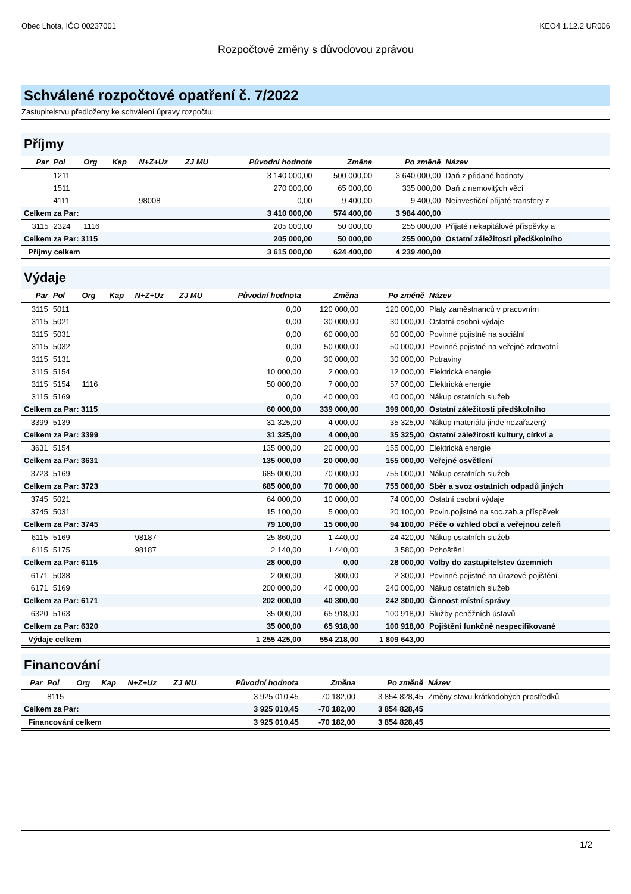Obec Lhota, IČO 00237001 KEO4 1.12.2 UR006
Rozpočtové změny s důvodovou zprávou
Schválené rozpočtové opatření č. 7/2022
Zastupitelstvu předloženy ke schválení úpravy rozpočtu:
Příjmy
| Par | Pol | Org | Kap | N+Z+Uz | ZJ MU | Původní hodnota | Změna | Po změně | Název |
| --- | --- | --- | --- | --- | --- | --- | --- | --- | --- |
| | 1211 | | | | | 3 140 000,00 | 500 000,00 | 3 640 000,00 | Daň z přidané hodnoty |
| | 1511 | | | | | 270 000,00 | 65 000,00 | 335 000,00 | Daň z nemovitých věcí |
| | 4111 | | | 98008 | | 0,00 | 9 400,00 | 9 400,00 | Neinvestiční přijaté transfery z |
| Celkem za Par: | | | | | | 3 410 000,00 | 574 400,00 | 3 984 400,00 | |
| 3115 | 2324 | 1116 | | | | 205 000,00 | 50 000,00 | 255 000,00 | Přijaté nekapitálové příspěvky a |
| Celkem za Par: 3115 | | | | | | 205 000,00 | 50 000,00 | 255 000,00 | Ostatní záležitosti předškolního |
| Příjmy celkem | | | | | | 3 615 000,00 | 624 400,00 | 4 239 400,00 | |
Výdaje
| Par | Pol | Org | Kap | N+Z+Uz | ZJ MU | Původní hodnota | Změna | Po změně | Název |
| --- | --- | --- | --- | --- | --- | --- | --- | --- | --- |
| 3115 | 5011 | | | | | 0,00 | 120 000,00 | 120 000,00 | Platy zaměstnanců v pracovním |
| 3115 | 5021 | | | | | 0,00 | 30 000,00 | 30 000,00 | Ostatní osobní výdaje |
| 3115 | 5031 | | | | | 0,00 | 60 000,00 | 60 000,00 | Povinné pojistné na sociální |
| 3115 | 5032 | | | | | 0,00 | 50 000,00 | 50 000,00 | Povinné pojistné na veřejné zdravotní |
| 3115 | 5131 | | | | | 0,00 | 30 000,00 | 30 000,00 | Potraviny |
| 3115 | 5154 | | | | | 10 000,00 | 2 000,00 | 12 000,00 | Elektrická energie |
| 3115 | 5154 | 1116 | | | | 50 000,00 | 7 000,00 | 57 000,00 | Elektrická energie |
| 3115 | 5169 | | | | | 0,00 | 40 000,00 | 40 000,00 | Nákup ostatních služeb |
| Celkem za Par: 3115 | | | | | | 60 000,00 | 339 000,00 | 399 000,00 | Ostatní záležitosti předškolního |
| 3399 | 5139 | | | | | 31 325,00 | 4 000,00 | 35 325,00 | Nákup materiálu jinde nezařazený |
| Celkem za Par: 3399 | | | | | | 31 325,00 | 4 000,00 | 35 325,00 | Ostatní záležitosti kultury, církví a |
| 3631 | 5154 | | | | | 135 000,00 | 20 000,00 | 155 000,00 | Elektrická energie |
| Celkem za Par: 3631 | | | | | | 135 000,00 | 20 000,00 | 155 000,00 | Veřejné osvětlení |
| 3723 | 5169 | | | | | 685 000,00 | 70 000,00 | 755 000,00 | Nákup ostatních služeb |
| Celkem za Par: 3723 | | | | | | 685 000,00 | 70 000,00 | 755 000,00 | Sběr a svoz ostatních odpadů jiných |
| 3745 | 5021 | | | | | 64 000,00 | 10 000,00 | 74 000,00 | Ostatní osobní výdaje |
| 3745 | 5031 | | | | | 15 100,00 | 5 000,00 | 20 100,00 | Povin.pojistné na soc.zab.a příspěvek |
| Celkem za Par: 3745 | | | | | | 79 100,00 | 15 000,00 | 94 100,00 | Péče o vzhled obcí a veřejnou zeleň |
| 6115 | 5169 | | | 98187 | | 25 860,00 | -1 440,00 | 24 420,00 | Nákup ostatních služeb |
| 6115 | 5175 | | | 98187 | | 2 140,00 | 1 440,00 | 3 580,00 | Pohoštění |
| Celkem za Par: 6115 | | | | | | 28 000,00 | 0,00 | 28 000,00 | Volby do zastupitelstev územních |
| 6171 | 5038 | | | | | 2 000,00 | 300,00 | 2 300,00 | Povinné pojistné na úrazové pojištění |
| 6171 | 5169 | | | | | 200 000,00 | 40 000,00 | 240 000,00 | Nákup ostatních služeb |
| Celkem za Par: 6171 | | | | | | 202 000,00 | 40 300,00 | 242 300,00 | Činnost místní správy |
| 6320 | 5163 | | | | | 35 000,00 | 65 918,00 | 100 918,00 | Služby peněžních ústavů |
| Celkem za Par: 6320 | | | | | | 35 000,00 | 65 918,00 | 100 918,00 | Pojištění funkčně nespecifikované |
| Výdaje celkem | | | | | | 1 255 425,00 | 554 218,00 | 1 809 643,00 | |
Financování
| Par | Pol | Org | Kap | N+Z+Uz | ZJ MU | Původní hodnota | Změna | Po změně | Název |
| --- | --- | --- | --- | --- | --- | --- | --- | --- | --- |
| | 8115 | | | | | 3 925 010,45 | -70 182,00 | 3 854 828,45 | Změny stavu krátkodobých prostředků |
| Celkem za Par: | | | | | | 3 925 010,45 | -70 182,00 | 3 854 828,45 | |
| Financování celkem | | | | | | 3 925 010,45 | -70 182,00 | 3 854 828,45 | |
1/2